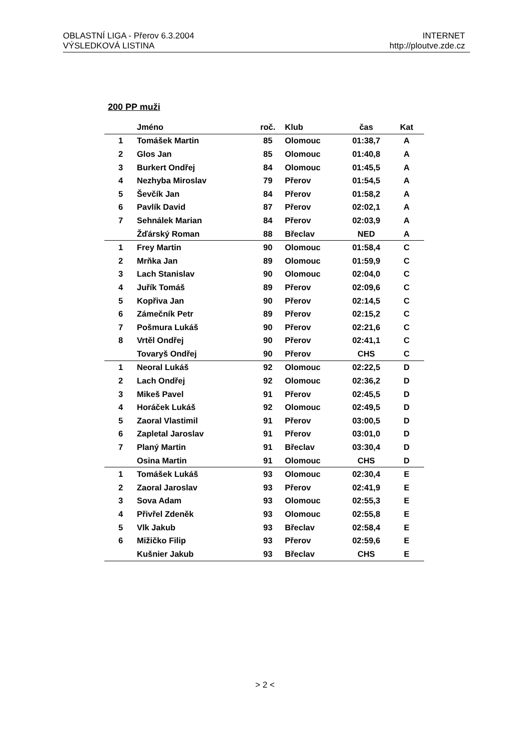OBLASTNÍ LIGA - Přerov 6.3.2004
VÝSLEDKOVÁ LISTINA
INTERNET
http://ploutve.zde.cz
200 PP muži
| | Jméno | roč. | Klub | čas | Kat |
| --- | --- | --- | --- | --- | --- |
| 1 | Tomášek Martin | 85 | Olomouc | 01:38,7 | A |
| 2 | Glos Jan | 85 | Olomouc | 01:40,8 | A |
| 3 | Burkert Ondřej | 84 | Olomouc | 01:45,5 | A |
| 4 | Nezhyba Miroslav | 79 | Přerov | 01:54,5 | A |
| 5 | Ševčík Jan | 84 | Přerov | 01:58,2 | A |
| 6 | Pavlík David | 87 | Přerov | 02:02,1 | A |
| 7 | Sehnálek Marian | 84 | Přerov | 02:03,9 | A |
| | Žďárský Roman | 88 | Břeclav | NED | A |
| 1 | Frey Martin | 90 | Olomouc | 01:58,4 | C |
| 2 | Mrňka Jan | 89 | Olomouc | 01:59,9 | C |
| 3 | Lach Stanislav | 90 | Olomouc | 02:04,0 | C |
| 4 | Juřík Tomáš | 89 | Přerov | 02:09,6 | C |
| 5 | Kopřiva Jan | 90 | Přerov | 02:14,5 | C |
| 6 | Zámečník Petr | 89 | Přerov | 02:15,2 | C |
| 7 | Pošmura Lukáš | 90 | Přerov | 02:21,6 | C |
| 8 | Vrtěl Ondřej | 90 | Přerov | 02:41,1 | C |
| | Tovaryš Ondřej | 90 | Přerov | CHS | C |
| 1 | Neoral Lukáš | 92 | Olomouc | 02:22,5 | D |
| 2 | Lach Ondřej | 92 | Olomouc | 02:36,2 | D |
| 3 | Mikeš Pavel | 91 | Přerov | 02:45,5 | D |
| 4 | Horáček Lukáš | 92 | Olomouc | 02:49,5 | D |
| 5 | Zaoral Vlastimil | 91 | Přerov | 03:00,5 | D |
| 6 | Zapletal Jaroslav | 91 | Přerov | 03:01,0 | D |
| 7 | Planý Martin | 91 | Břeclav | 03:30,4 | D |
| | Osina Martin | 91 | Olomouc | CHS | D |
| 1 | Tomášek Lukáš | 93 | Olomouc | 02:30,4 | E |
| 2 | Zaoral Jaroslav | 93 | Přerov | 02:41,9 | E |
| 3 | Sova Adam | 93 | Olomouc | 02:55,3 | E |
| 4 | Přivřel Zdeněk | 93 | Olomouc | 02:55,8 | E |
| 5 | Vlk Jakub | 93 | Břeclav | 02:58,4 | E |
| 6 | Mižičko Filip | 93 | Přerov | 02:59,6 | E |
| | Kušnier Jakub | 93 | Břeclav | CHS | E |
> 2 <